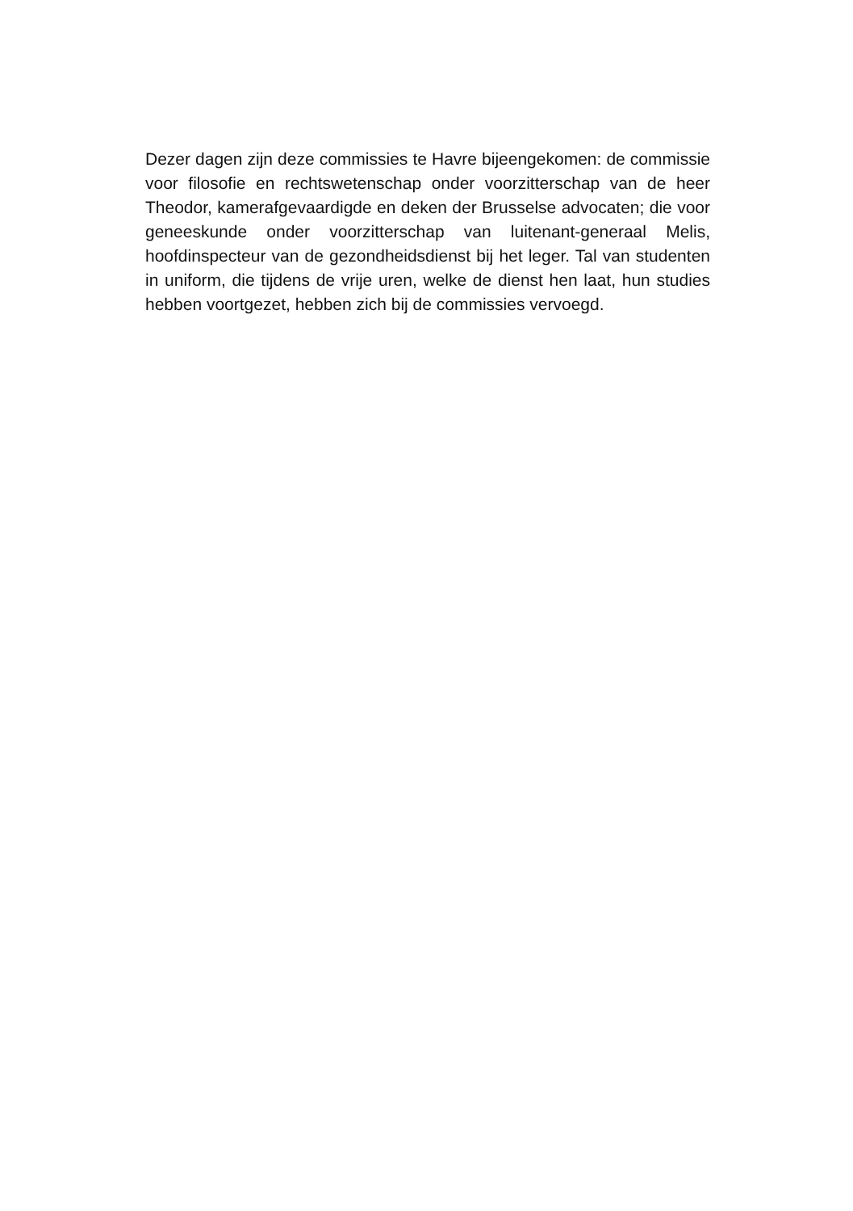Dezer dagen zijn deze commissies te Havre bijeengekomen: de commissie voor filosofie en rechtswetenschap onder voorzitterschap van de heer Theodor, kamerafgevaardigde en deken der Brusselse advocaten; die voor geneeskunde onder voorzitterschap van luitenant-generaal Melis, hoofdinspecteur van de gezondheidsdienst bij het leger. Tal van studenten in uniform, die tijdens de vrije uren, welke de dienst hen laat, hun studies hebben voortgezet, hebben zich bij de commissies vervoegd.